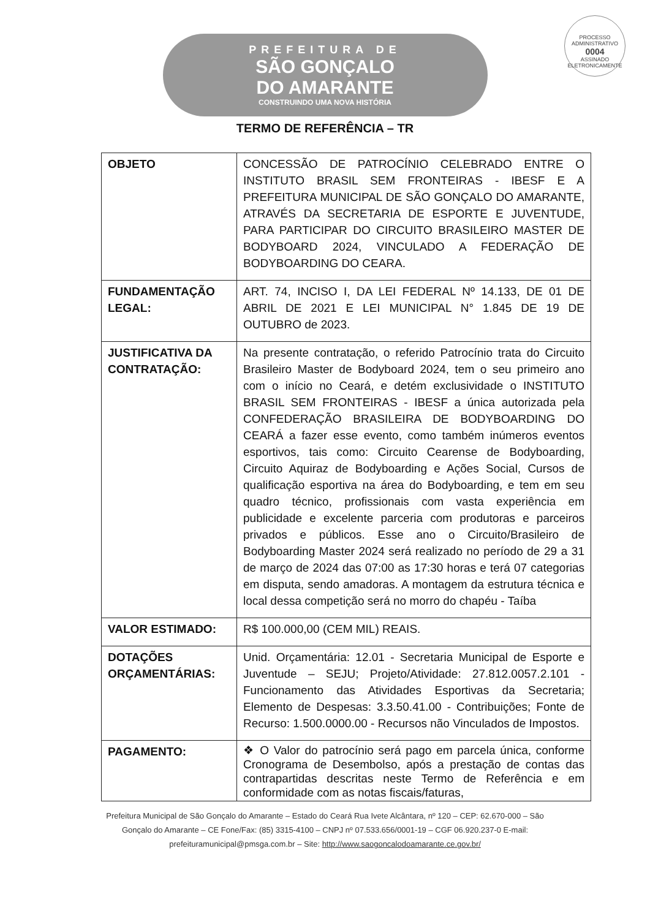PROCESSO ADMINISTRATIVO
0004
ASSINADO ELETRONICAMENTE
PREFEITURA DE
SÃO GONÇALO
DO AMARANTE
CONSTRUINDO UMA NOVA HISTÓRIA
TERMO DE REFERÊNCIA – TR
| OBJETO | CONCESSÃO DE PATROCÍNIO CELEBRADO ENTRE O INSTITUTO BRASIL SEM FRONTEIRAS - IBESF E A PREFEITURA MUNICIPAL DE SÃO GONÇALO DO AMARANTE, ATRAVÉS DA SECRETARIA DE ESPORTE E JUVENTUDE, PARA PARTICIPAR DO CIRCUITO BRASILEIRO MASTER DE BODYBOARD 2024, VINCULADO A FEDERAÇÃO DE BODYBOARDING DO CEARA. |
| FUNDAMENTAÇÃO LEGAL: | ART. 74, INCISO I, DA LEI FEDERAL Nº 14.133, DE 01 DE ABRIL DE 2021 E LEI MUNICIPAL N° 1.845 DE 19 DE OUTUBRO de 2023. |
| JUSTIFICATIVA DA CONTRATAÇÃO: | Na presente contratação, o referido Patrocínio trata do Circuito Brasileiro Master de Bodyboard 2024, tem o seu primeiro ano com o início no Ceará, e detém exclusividade o INSTITUTO BRASIL SEM FRONTEIRAS - IBESF a única autorizada pela CONFEDERAÇÃO BRASILEIRA DE BODYBOARDING DO CEARÁ a fazer esse evento, como também inúmeros eventos esportivos, tais como: Circuito Cearense de Bodyboarding, Circuito Aquiraz de Bodyboarding e Ações Social, Cursos de qualificação esportiva na área do Bodyboarding, e tem em seu quadro técnico, profissionais com vasta experiência em publicidade e excelente parceria com produtoras e parceiros privados e públicos. Esse ano o Circuito/Brasileiro de Bodyboarding Master 2024 será realizado no período de 29 a 31 de março de 2024 das 07:00 as 17:30 horas e terá 07 categorias em disputa, sendo amadoras. A montagem da estrutura técnica e local dessa competição será no morro do chapéu - Taíba |
| VALOR ESTIMADO: | R$ 100.000,00 (CEM MIL) REAIS. |
| DOTAÇÕES ORÇAMENTÁRIAS: | Unid. Orçamentária: 12.01 - Secretaria Municipal de Esporte e Juventude – SEJU; Projeto/Atividade: 27.812.0057.2.101 - Funcionamento das Atividades Esportivas da Secretaria; Elemento de Despesas: 3.3.50.41.00 - Contribuições; Fonte de Recurso: 1.500.0000.00 - Recursos não Vinculados de Impostos. |
| PAGAMENTO: | ❖ O Valor do patrocínio será pago em parcela única, conforme Cronograma de Desembolso, após a prestação de contas das contrapartidas descritas neste Termo de Referência e em conformidade com as notas fiscais/faturas, |
Prefeitura Municipal de São Gonçalo do Amarante – Estado do Ceará Rua Ivete Alcântara, nº 120 – CEP: 62.670-000 – São Gonçalo do Amarante – CE Fone/Fax: (85) 3315-4100 – CNPJ nº 07.533.656/0001-19 – CGF 06.920.237-0 E-mail: prefeituramunicipal@pmsga.com.br – Site: http://www.saogoncalodoamarante.ce.gov.br/